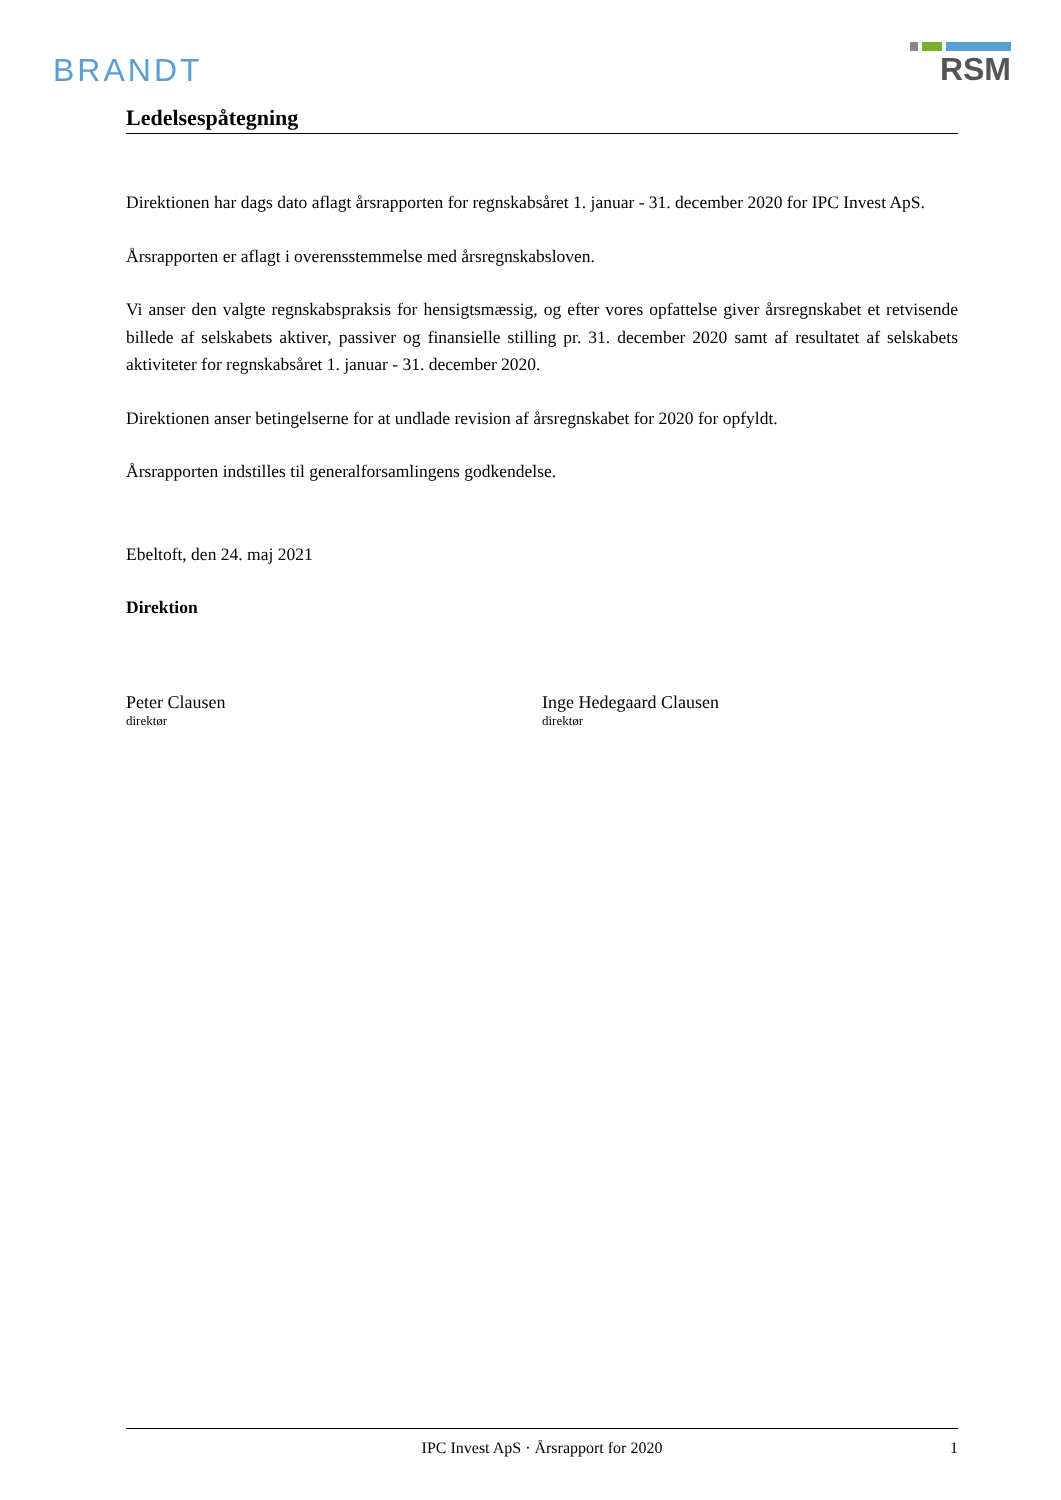BRANDT
RSM
Ledelsespåtegning
Direktionen har dags dato aflagt årsrapporten for regnskabsåret 1. januar - 31. december 2020 for IPC Invest ApS.
Årsrapporten er aflagt i overensstemmelse med årsregnskabsloven.
Vi anser den valgte regnskabspraksis for hensigtsmæssig, og efter vores opfattelse giver årsregnskabet et retvisende billede af selskabets aktiver, passiver og finansielle stilling pr. 31. december 2020 samt af resultatet af selskabets aktiviteter for regnskabsåret 1. januar - 31. december 2020.
Direktionen anser betingelserne for at undlade revision af årsregnskabet for 2020 for opfyldt.
Årsrapporten indstilles til generalforsamlingens godkendelse.
Ebeltoft, den 24. maj 2021
Direktion
Peter Clausen
direktør
Inge Hedegaard Clausen
direktør
IPC Invest ApS · Årsrapport for 2020 1